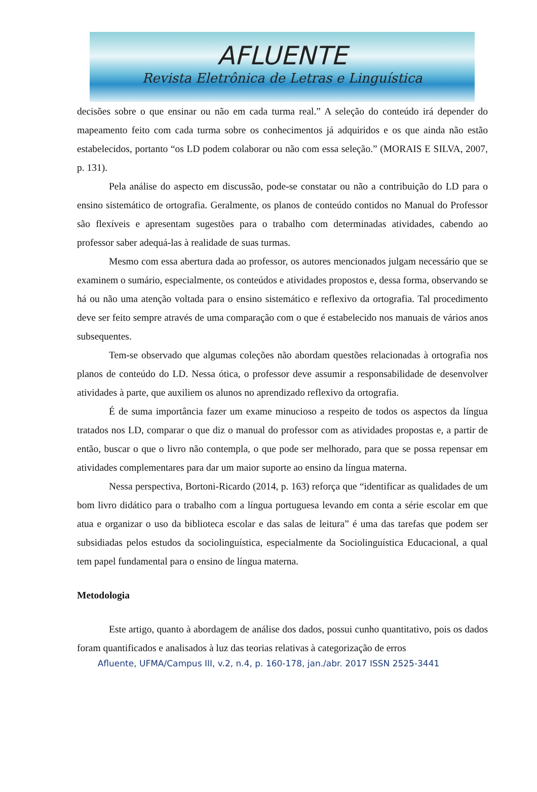AFLUENTE
Revista Eletrônica de Letras e Linguística
decisões sobre o que ensinar ou não em cada turma real.” A seleção do conteúdo irá depender do mapeamento feito com cada turma sobre os conhecimentos já adquiridos e os que ainda não estão estabelecidos, portanto “os LD podem colaborar ou não com essa seleção.” (MORAIS E SILVA, 2007, p. 131).
Pela análise do aspecto em discussão, pode-se constatar ou não a contribuição do LD para o ensino sistemático de ortografia. Geralmente, os planos de conteúdo contidos no Manual do Professor são flexíveis e apresentam sugestões para o trabalho com determinadas atividades, cabendo ao professor saber adequá-las à realidade de suas turmas.
Mesmo com essa abertura dada ao professor, os autores mencionados julgam necessário que se examinem o sumário, especialmente, os conteúdos e atividades propostos e, dessa forma, observando se há ou não uma atenção voltada para o ensino sistemático e reflexivo da ortografia. Tal procedimento deve ser feito sempre através de uma comparação com o que é estabelecido nos manuais de vários anos subsequentes.
Tem-se observado que algumas coleções não abordam questões relacionadas à ortografia nos planos de conteúdo do LD. Nessa ótica, o professor deve assumir a responsabilidade de desenvolver atividades à parte, que auxiliem os alunos no aprendizado reflexivo da ortografia.
É de suma importância fazer um exame minucioso a respeito de todos os aspectos da língua tratados nos LD, comparar o que diz o manual do professor com as atividades propostas e, a partir de então, buscar o que o livro não contempla, o que pode ser melhorado, para que se possa repensar em atividades complementares para dar um maior suporte ao ensino da língua materna.
Nessa perspectiva, Bortoni-Ricardo (2014, p. 163) reforça que “identificar as qualidades de um bom livro didático para o trabalho com a língua portuguesa levando em conta a série escolar em que atua e organizar o uso da biblioteca escolar e das salas de leitura” é uma das tarefas que podem ser subsidiadas pelos estudos da sociolinguística, especialmente da Sociolinguística Educacional, a qual tem papel fundamental para o ensino de língua materna.
Metodologia
Este artigo, quanto à abordagem de análise dos dados, possui cunho quantitativo, pois os dados foram quantificados e analisados à luz das teorias relativas à categorização de erros
Afluente, UFMA/Campus III, v.2, n.4, p. 160-178, jan./abr. 2017 ISSN 2525-3441